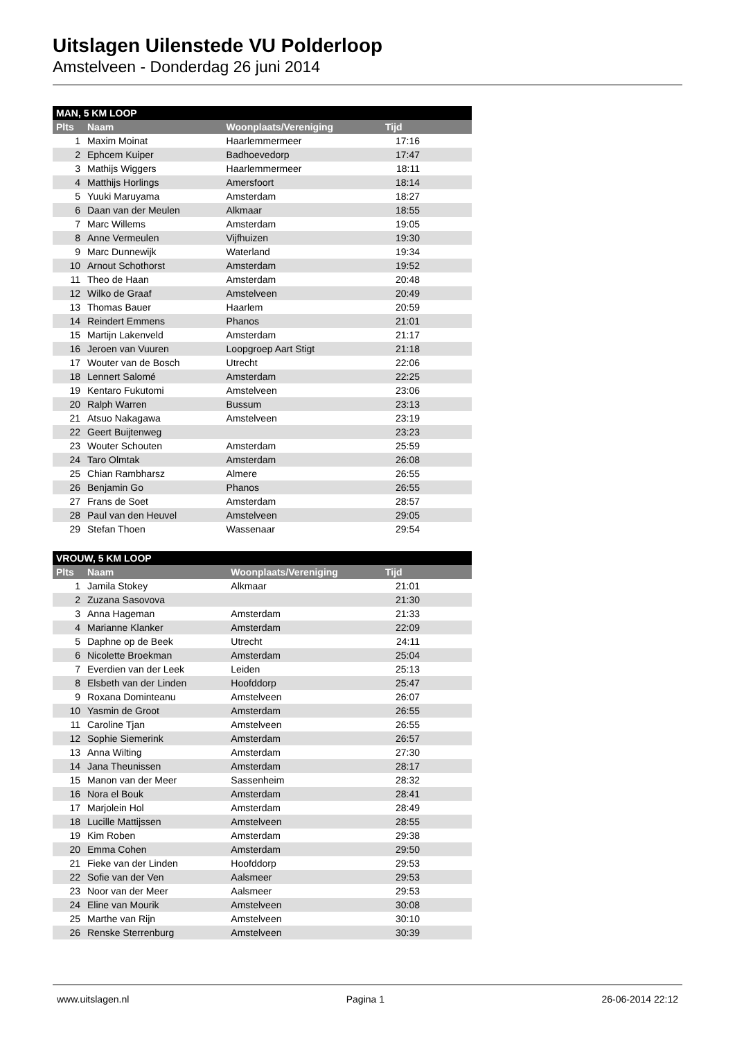Uitslagen Uilenstede VU Polderloop
Amstelveen - Donderdag 26 juni 2014
| MAN, 5 KM LOOP | | | |
| --- | --- | --- | --- |
| Plts | Naam | Woonplaats/Vereniging | Tijd |
| 1 | Maxim Moinat | Haarlemmermeer | 17:16 |
| 2 | Ephcem Kuiper | Badhoevedorp | 17:47 |
| 3 | Mathijs Wiggers | Haarlemmermeer | 18:11 |
| 4 | Matthijs Horlings | Amersfoort | 18:14 |
| 5 | Yuuki Maruyama | Amsterdam | 18:27 |
| 6 | Daan van der Meulen | Alkmaar | 18:55 |
| 7 | Marc Willems | Amsterdam | 19:05 |
| 8 | Anne Vermeulen | Vijfhuizen | 19:30 |
| 9 | Marc Dunnewijk | Waterland | 19:34 |
| 10 | Arnout Schothorst | Amsterdam | 19:52 |
| 11 | Theo de Haan | Amsterdam | 20:48 |
| 12 | Wilko de Graaf | Amstelveen | 20:49 |
| 13 | Thomas Bauer | Haarlem | 20:59 |
| 14 | Reindert Emmens | Phanos | 21:01 |
| 15 | Martijn Lakenveld | Amsterdam | 21:17 |
| 16 | Jeroen van Vuuren | Loopgroep Aart Stigt | 21:18 |
| 17 | Wouter van de Bosch | Utrecht | 22:06 |
| 18 | Lennert Salomé | Amsterdam | 22:25 |
| 19 | Kentaro Fukutomi | Amstelveen | 23:06 |
| 20 | Ralph Warren | Bussum | 23:13 |
| 21 | Atsuo Nakagawa | Amstelveen | 23:19 |
| 22 | Geert Buijtenweg | | 23:23 |
| 23 | Wouter Schouten | Amsterdam | 25:59 |
| 24 | Taro Olmtak | Amsterdam | 26:08 |
| 25 | Chian Rambharsz | Almere | 26:55 |
| 26 | Benjamin Go | Phanos | 26:55 |
| 27 | Frans de Soet | Amsterdam | 28:57 |
| 28 | Paul van den Heuvel | Amstelveen | 29:05 |
| 29 | Stefan Thoen | Wassenaar | 29:54 |
| VROUW, 5 KM LOOP | | | |
| --- | --- | --- | --- |
| Plts | Naam | Woonplaats/Vereniging | Tijd |
| 1 | Jamila Stokey | Alkmaar | 21:01 |
| 2 | Zuzana Sasovova | | 21:30 |
| 3 | Anna Hageman | Amsterdam | 21:33 |
| 4 | Marianne Klanker | Amsterdam | 22:09 |
| 5 | Daphne op de Beek | Utrecht | 24:11 |
| 6 | Nicolette Broekman | Amsterdam | 25:04 |
| 7 | Everdien van der Leek | Leiden | 25:13 |
| 8 | Elsbeth van der Linden | Hoofddorp | 25:47 |
| 9 | Roxana Dominteanu | Amstelveen | 26:07 |
| 10 | Yasmin de Groot | Amsterdam | 26:55 |
| 11 | Caroline Tjan | Amstelveen | 26:55 |
| 12 | Sophie Siemerink | Amsterdam | 26:57 |
| 13 | Anna Wilting | Amsterdam | 27:30 |
| 14 | Jana Theunissen | Amsterdam | 28:17 |
| 15 | Manon van der Meer | Sassenheim | 28:32 |
| 16 | Nora el Bouk | Amsterdam | 28:41 |
| 17 | Marjolein Hol | Amsterdam | 28:49 |
| 18 | Lucille Mattijssen | Amstelveen | 28:55 |
| 19 | Kim Roben | Amsterdam | 29:38 |
| 20 | Emma Cohen | Amsterdam | 29:50 |
| 21 | Fieke van der Linden | Hoofddorp | 29:53 |
| 22 | Sofie van der Ven | Aalsmeer | 29:53 |
| 23 | Noor van der Meer | Aalsmeer | 29:53 |
| 24 | Eline van Mourik | Amstelveen | 30:08 |
| 25 | Marthe van Rijn | Amstelveen | 30:10 |
| 26 | Renske Sterrenburg | Amstelveen | 30:39 |
www.uitslagen.nl Pagina 1 26-06-2014 22:12